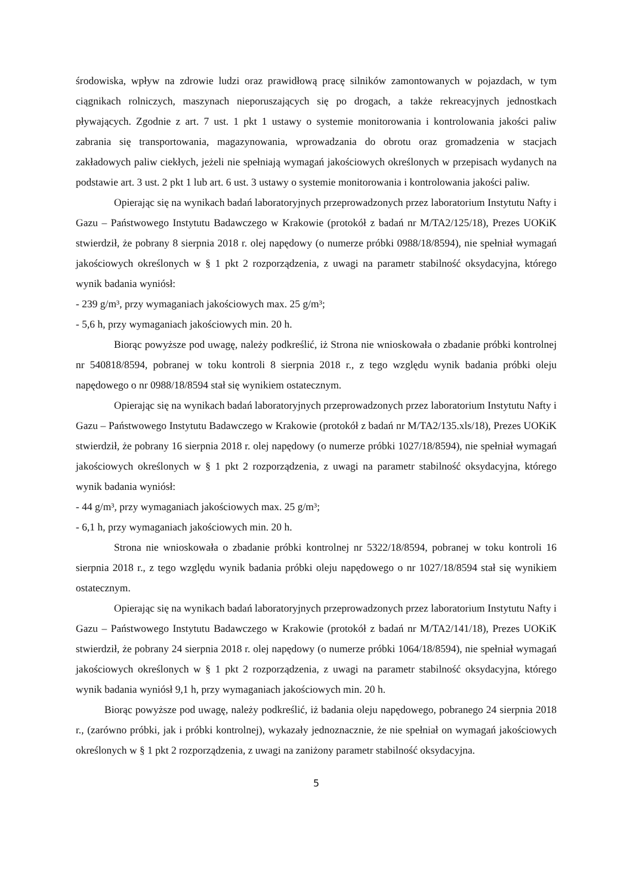środowiska, wpływ na zdrowie ludzi oraz prawidłową pracę silników zamontowanych w pojazdach, w tym ciągnikach rolniczych, maszynach nieporuszających się po drogach, a także rekreacyjnych jednostkach pływających. Zgodnie z art. 7 ust. 1 pkt 1 ustawy o systemie monitorowania i kontrolowania jakości paliw zabrania się transportowania, magazynowania, wprowadzania do obrotu oraz gromadzenia w stacjach zakładowych paliw ciekłych, jeżeli nie spełniają wymagań jakościowych określonych w przepisach wydanych na podstawie art. 3 ust. 2 pkt 1 lub art. 6 ust. 3 ustawy o systemie monitorowania i kontrolowania jakości paliw.
Opierając się na wynikach badań laboratoryjnych przeprowadzonych przez laboratorium Instytutu Nafty i Gazu – Państwowego Instytutu Badawczego w Krakowie (protokół z badań nr M/TA2/125/18), Prezes UOKiK stwierdził, że pobrany 8 sierpnia 2018 r. olej napędowy (o numerze próbki 0988/18/8594), nie spełniał wymagań jakościowych określonych w § 1 pkt 2 rozporządzenia, z uwagi na parametr stabilność oksydacyjna, którego wynik badania wyniósł:
- 239 g/m³, przy wymaganiach jakościowych max. 25 g/m³;
- 5,6 h, przy wymaganiach jakościowych min. 20 h.
Biorąc powyższe pod uwagę, należy podkreślić, iż Strona nie wnioskowała o zbadanie próbki kontrolnej nr 540818/8594, pobranej w toku kontroli 8 sierpnia 2018 r., z tego względu wynik badania próbki oleju napędowego o nr 0988/18/8594 stał się wynikiem ostatecznym.
Opierając się na wynikach badań laboratoryjnych przeprowadzonych przez laboratorium Instytutu Nafty i Gazu – Państwowego Instytutu Badawczego w Krakowie (protokół z badań nr M/TA2/135.xls/18), Prezes UOKiK stwierdził, że pobrany 16 sierpnia 2018 r. olej napędowy (o numerze próbki 1027/18/8594), nie spełniał wymagań jakościowych określonych w § 1 pkt 2 rozporządzenia, z uwagi na parametr stabilność oksydacyjna, którego wynik badania wyniósł:
- 44 g/m³, przy wymaganiach jakościowych max. 25 g/m³;
- 6,1 h, przy wymaganiach jakościowych min. 20 h.
Strona nie wnioskowała o zbadanie próbki kontrolnej nr 5322/18/8594, pobranej w toku kontroli 16 sierpnia 2018 r., z tego względu wynik badania próbki oleju napędowego o nr 1027/18/8594 stał się wynikiem ostatecznym.
Opierając się na wynikach badań laboratoryjnych przeprowadzonych przez laboratorium Instytutu Nafty i Gazu – Państwowego Instytutu Badawczego w Krakowie (protokół z badań nr M/TA2/141/18), Prezes UOKiK stwierdził, że pobrany 24 sierpnia 2018 r. olej napędowy (o numerze próbki 1064/18/8594), nie spełniał wymagań jakościowych określonych w § 1 pkt 2 rozporządzenia, z uwagi na parametr stabilność oksydacyjna, którego wynik badania wyniósł 9,1 h, przy wymaganiach jakościowych min. 20 h.
Biorąc powyższe pod uwagę, należy podkreślić, iż badania oleju napędowego, pobranego 24 sierpnia 2018 r., (zarówno próbki, jak i próbki kontrolnej), wykazały jednoznacznie, że nie spełniał on wymagań jakościowych określonych w § 1 pkt 2 rozporządzenia, z uwagi na zaniżony parametr stabilność oksydacyjna.
5